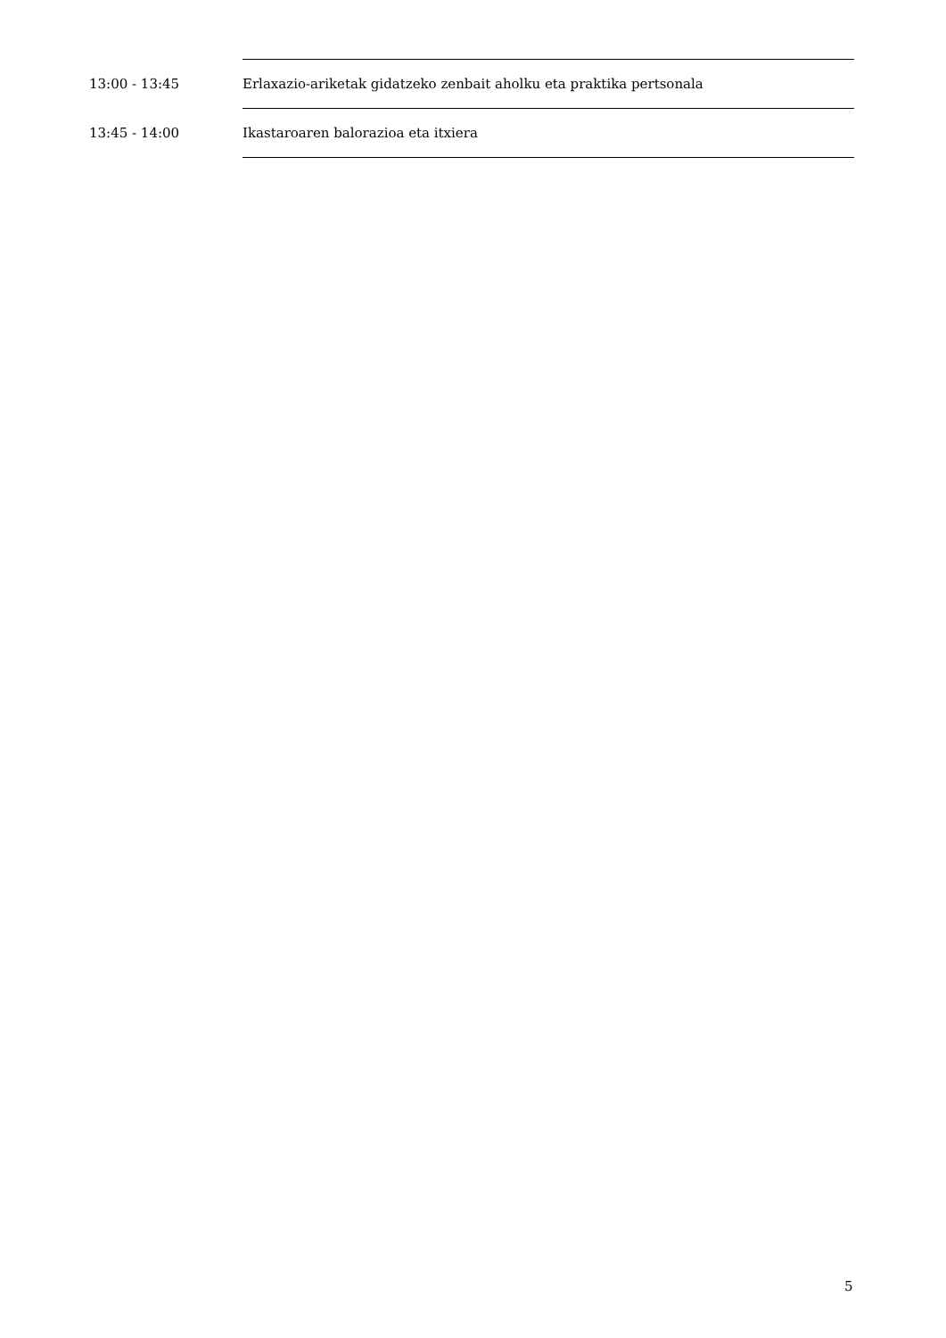| 13:00 - 13:45 | Erlaxazio-ariketak gidatzeko zenbait aholku eta praktika pertsonala |
| 13:45 - 14:00 | Ikastaroaren balorazioa eta itxiera |
5